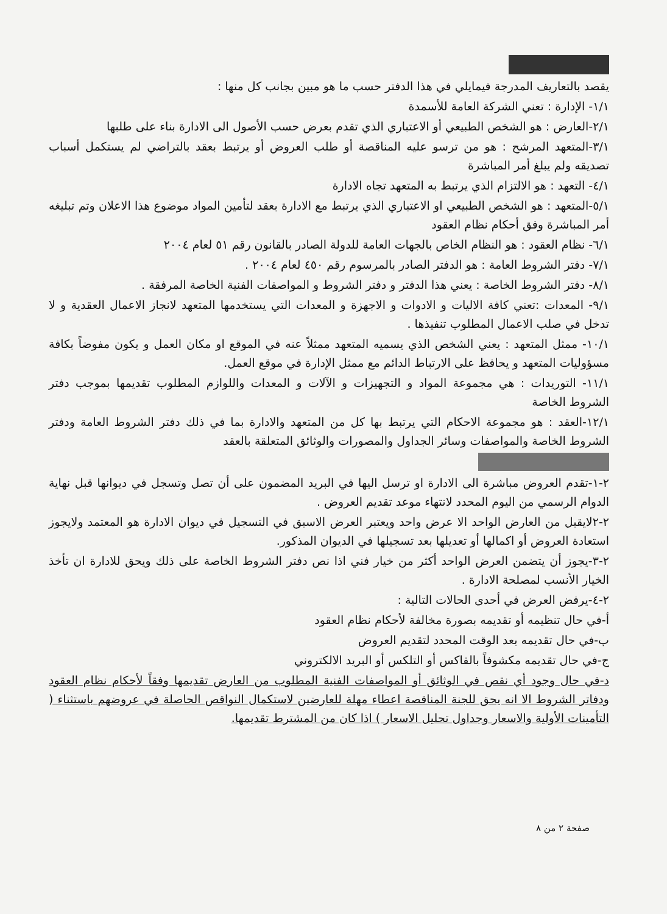يقصد بالتعاريف المدرجة فيمايلي في هذا الدفتر حسب ما هو مبين بجانب كل منها :
١/١- الإدارة : تعني الشركة العامة للأسمدة
٢/١-العارض : هو الشخص الطبيعي أو الاعتباري الذي تقدم بعرض حسب الأصول الى الادارة بناء على طلبها
٣/١-المتعهد المرشح : هو من ترسو عليه المناقصة أو طلب العروض أو يرتبط بعقد بالتراضي لم يستكمل أسباب تصديقه ولم يبلغ أمر المباشرة
٤/١- التعهد : هو الالتزام الذي يرتبط به المتعهد تجاه الادارة
٥/١-المتعهد : هو الشخص الطبيعي او الاعتباري الذي يرتبط مع الادارة بعقد لتأمين المواد موضوع هذا الاعلان وتم تبليغه أمر المباشرة وفق أحكام نظام العقود
٦/١- نظام العقود : هو النظام الخاص بالجهات العامة للدولة الصادر بالقانون رقم ٥١ لعام ٢٠٠٤
٧/١- دفتر الشروط العامة : هو الدفتر الصادر بالمرسوم رقم ٤٥٠ لعام ٢٠٠٤ .
٨/١- دفتر الشروط الخاصة : يعني هذا الدفتر و دفتر الشروط و المواصفات الفنية الخاصة المرفقة .
٩/١- المعدات :تعني كافة الاليات و الادوات و الاجهزة و المعدات التي يستخدمها المتعهد لانجاز الاعمال العقدية و لا تدخل في صلب الاعمال المطلوب تنفيذها .
١٠/١- ممثل المتعهد : يعني الشخص الذي يسميه المتعهد ممثلاً عنه في الموقع او مكان العمل و يكون مفوضاً بكافة مسؤوليات المتعهد و يحافظ على الارتباط الدائم مع ممثل الإدارة في موقع العمل.
١١/١- التوريدات : هي مجموعة المواد و التجهيزات و الآلات و المعدات واللوازم المطلوب تقديمها بموجب دفتر الشروط الخاصة
١٢/١-العقد : هو مجموعة الاحكام التي يرتبط بها كل من المتعهد والادارة بما في ذلك دفتر الشروط العامة ودفتر الشروط الخاصة والمواصفات وسائر الجداول والمصورات والوثائق المتعلقة بالعقد
٢-١-تقدم العروض مباشرة الى الادارة او ترسل اليها في البريد المضمون على أن تصل وتسجل في ديوانها قبل نهاية الدوام الرسمي من اليوم المحدد لانتهاء موعد تقديم العروض .
٢-٢لايقبل من العارض الواحد الا عرض واحد ويعتبر العرض الاسبق في التسجيل في ديوان الادارة هو المعتمد ولايجوز استعادة العروض أو اكمالها أو تعديلها بعد تسجيلها في الديوان المذكور.
٢-٣-يجوز أن يتضمن العرض الواحد أكثر من خيار فني اذا نص دفتر الشروط الخاصة على ذلك ويحق للادارة ان تأخذ الخيار الأنسب لمصلحة الادارة .
٢-٤-يرفض العرض في أحدى الحالات التالية :
أ-في حال تنظيمه أو تقديمه بصورة مخالفة لأحكام نظام العقود
ب-في حال تقديمه بعد الوقت المحدد لتقديم العروض
ج-في حال تقديمه مكشوفاً بالفاكس أو التلكس أو البريد الالكتروني
د-في حال وجود أي نقص في الوثائق أو المواصفات الفنية المطلوب من العارض تقديمها وفقاً لأحكام نظام العقود ودفاتر الشروط الا انه يحق للجنة المناقصة اعطاء مهلة للعارضين لاستكمال النواقص الحاصلة في عروضهم باستثناء ( التأمينات الأولية والاسعار وجداول تحليل الاسعار ) اذا كان من المشترط تقديمها.
صفحة ٢ من ٨